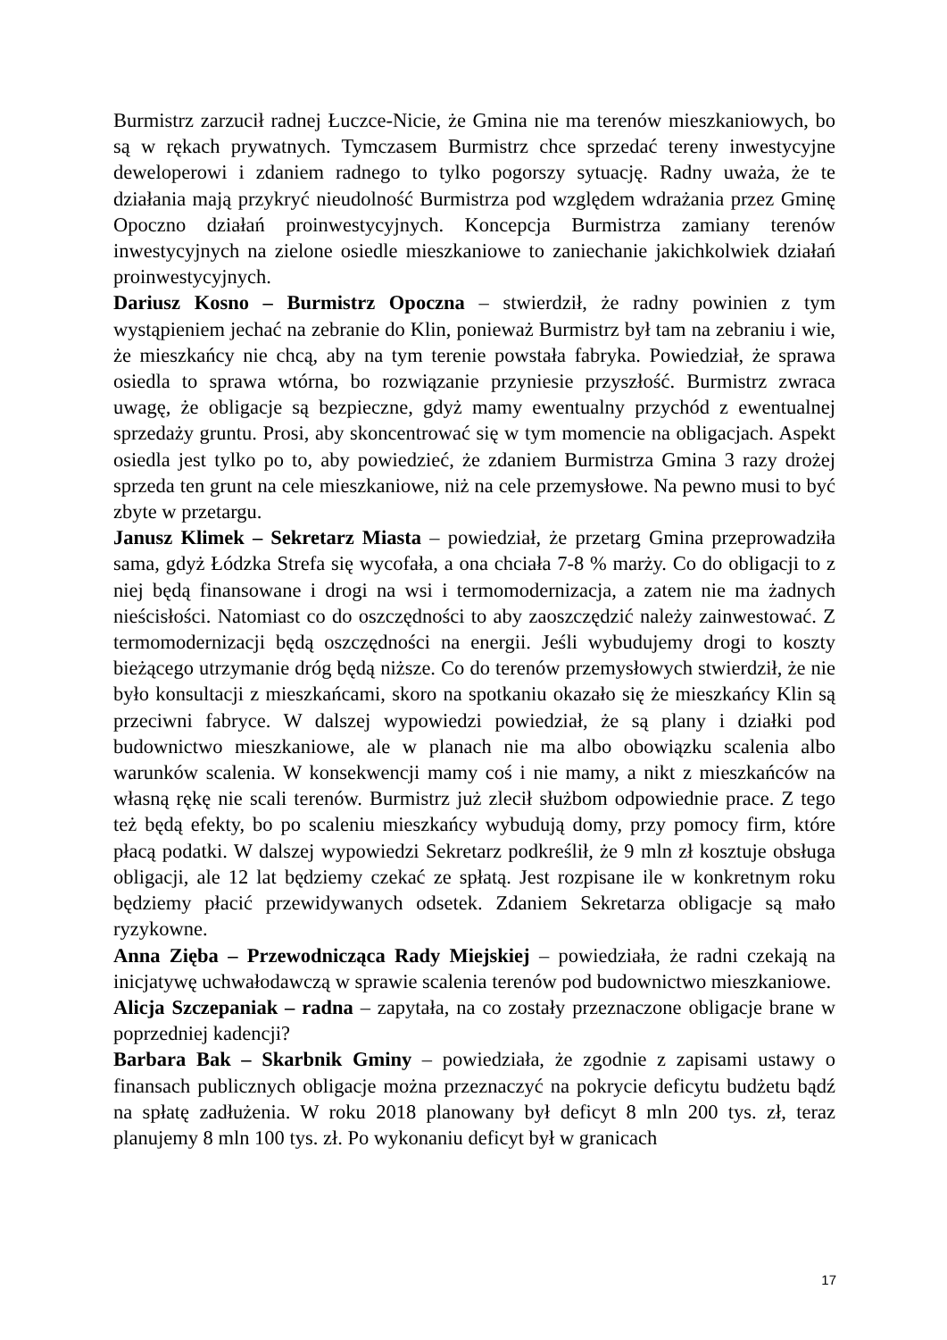Burmistrz zarzucił radnej Łuczce-Nicie, że Gmina nie ma terenów mieszkaniowych, bo są w rękach prywatnych. Tymczasem Burmistrz chce sprzedać tereny inwestycyjne deweloperowi i zdaniem radnego to tylko pogorszy sytuację. Radny uważa, że te działania mają przykryć nieudolność Burmistrza pod względem wdrażania przez Gminę Opoczno działań proinwestycyjnych. Koncepcja Burmistrza zamiany terenów inwestycyjnych na zielone osiedle mieszkaniowe to zaniechanie jakichkolwiek działań proinwestycyjnych.
Dariusz Kosno – Burmistrz Opoczna – stwierdził, że radny powinien z tym wystąpieniem jechać na zebranie do Klin, ponieważ Burmistrz był tam na zebraniu i wie, że mieszkańcy nie chcą, aby na tym terenie powstała fabryka. Powiedział, że sprawa osiedla to sprawa wtórna, bo rozwiązanie przyniesie przyszłość. Burmistrz zwraca uwagę, że obligacje są bezpieczne, gdyż mamy ewentualny przychód z ewentualnej sprzedaży gruntu. Prosi, aby skoncentrować się w tym momencie na obligacjach. Aspekt osiedla jest tylko po to, aby powiedzieć, że zdaniem Burmistrza Gmina 3 razy drożej sprzeda ten grunt na cele mieszkaniowe, niż na cele przemysłowe. Na pewno musi to być zbyte w przetargu.
Janusz Klimek – Sekretarz Miasta – powiedział, że przetarg Gmina przeprowadziła sama, gdyż Łódzka Strefa się wycofała, a ona chciała 7-8 % marży. Co do obligacji to z niej będą finansowane i drogi na wsi i termomodernizacja, a zatem nie ma żadnych nieścisłości. Natomiast co do oszczędności to aby zaoszczędzić należy zainwestować. Z termomodernizacji będą oszczędności na energii. Jeśli wybudujemy drogi to koszty bieżącego utrzymanie dróg będą niższe. Co do terenów przemysłowych stwierdził, że nie było konsultacji z mieszkańcami, skoro na spotkaniu okazało się że mieszkańcy Klin są przeciwni fabryce. W dalszej wypowiedzi powiedział, że są plany i działki pod budownictwo mieszkaniowe, ale w planach nie ma albo obowiązku scalenia albo warunków scalenia. W konsekwencji mamy coś i nie mamy, a nikt z mieszkańców na własną rękę nie scali terenów. Burmistrz już zlecił służbom odpowiednie prace. Z tego też będą efekty, bo po scaleniu mieszkańcy wybudują domy, przy pomocy firm, które płacą podatki. W dalszej wypowiedzi Sekretarz podkreślił, że 9 mln zł kosztuje obsługa obligacji, ale 12 lat będziemy czekać ze spłatą. Jest rozpisane ile w konkretnym roku będziemy płacić przewidywanych odsetek. Zdaniem Sekretarza obligacje są mało ryzykowne.
Anna Zięba – Przewodnicząca Rady Miejskiej – powiedziała, że radni czekają na inicjatywę uchwałodawczą w sprawie scalenia terenów pod budownictwo mieszkaniowe.
Alicja Szczepaniak – radna – zapytała, na co zostały przeznaczone obligacje brane w poprzedniej kadencji?
Barbara Bak – Skarbnik Gminy – powiedziała, że zgodnie z zapisami ustawy o finansach publicznych obligacje można przeznaczyć na pokrycie deficytu budżetu bądź na spłatę zadłużenia. W roku 2018 planowany był deficyt 8 mln 200 tys. zł, teraz planujemy 8 mln 100 tys. zł. Po wykonaniu deficyt był w granicach
17